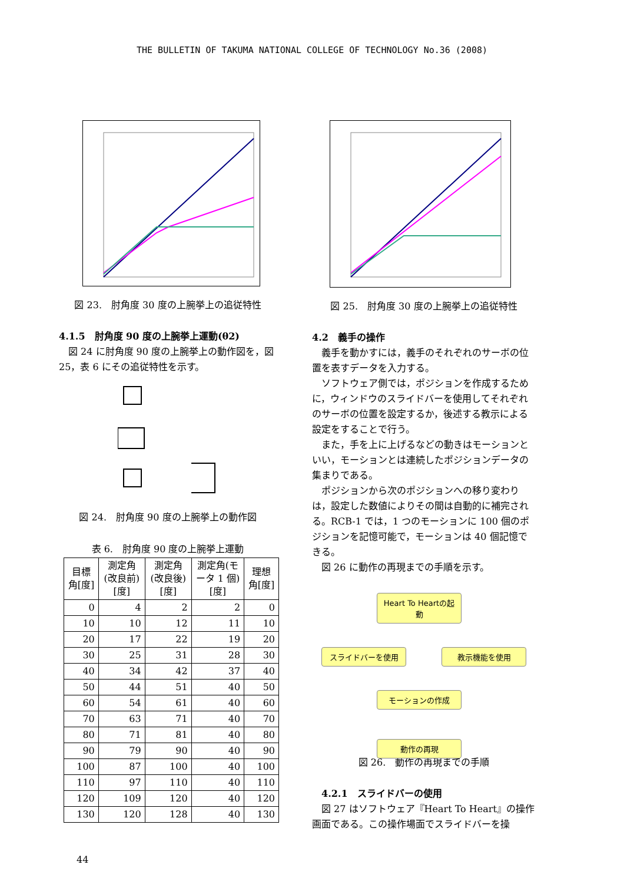THE BULLETIN OF TAKUMA NATIONAL COLLEGE OF TECHNOLOGY No.36 (2008)
図 23.　肘角度 30 度の上腕挙上の追従特性
4.1.5　肘角度 90 度の上腕挙上運動(θ2)
　図 24 に肘角度 90 度の上腕挙上の動作図を，図 25，表 6 にその追従特性を示す。
図 24.　肘角度 90 度の上腕挙上の動作図
表 6.　肘角度 90 度の上腕挙上運動
| 目標角[度] | 測定角(改良前)[度] | 測定角(改良後)[度] | 測定角(モータ 1 個)[度] | 理想角[度] |
| --- | --- | --- | --- | --- |
| 0 | 4 | 2 | 2 | 0 |
| 10 | 10 | 12 | 11 | 10 |
| 20 | 17 | 22 | 19 | 20 |
| 30 | 25 | 31 | 28 | 30 |
| 40 | 34 | 42 | 37 | 40 |
| 50 | 44 | 51 | 40 | 50 |
| 60 | 54 | 61 | 40 | 60 |
| 70 | 63 | 71 | 40 | 70 |
| 80 | 71 | 81 | 40 | 80 |
| 90 | 79 | 90 | 40 | 90 |
| 100 | 87 | 100 | 40 | 100 |
| 110 | 97 | 110 | 40 | 110 |
| 120 | 109 | 120 | 40 | 120 |
| 130 | 120 | 128 | 40 | 130 |
44
図 25.　肘角度 30 度の上腕挙上の追従特性
4.2　義手の操作
　義手を動かすには，義手のそれぞれのサーボの位置を表すデータを入力する。
　ソフトウェア側では，ポジションを作成するために，ウィンドウのスライドバーを使用してそれぞれのサーボの位置を設定するか，後述する教示による設定をすることで行う。
　また，手を上に上げるなどの動きはモーションといい，モーションとは連続したポジションデータの集まりである。
　ポジションから次のポジションへの移り変わりは，設定した数値によりその間は自動的に補完される。RCB-1 では，1 つのモーションに 100 個のポジションを記憶可能で，モーションは 40 個記憶できる。
　図 26 に動作の再現までの手順を示す。
Heart To Heartの起動
スライドバーを使用 教示機能を使用
モーションの作成
動作の再現
図 26.　動作の再現までの手順
　4.2.1　スライドバーの使用
　図 27 はソフトウェア『Heart To Heart』の操作画面である。この操作場面でスライドバーを操